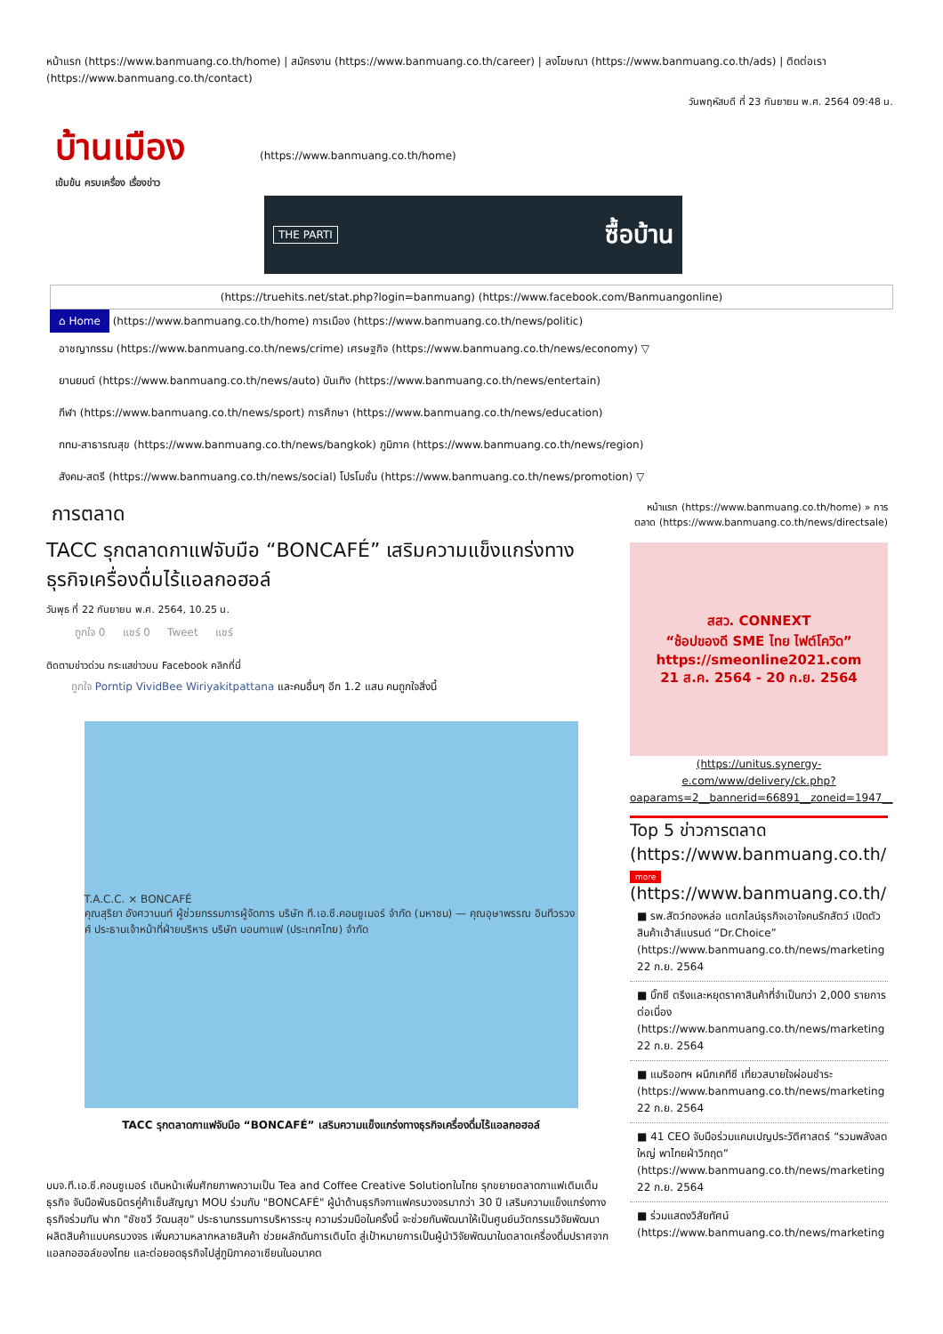หน้าแรก (https://www.banmuang.co.th/home) | สมัครงาน (https://www.banmuang.co.th/career) | ลงโฆษณา (https://www.banmuang.co.th/ads) | ติดต่อเรา (https://www.banmuang.co.th/contact)
วันพฤหัสบดี ที่ 23 กันยายน พ.ศ. 2564 09:48 น.
บ้านเมือง
เข้มข้น ครบเครื่อง เรื่องข่าว
(https://www.banmuang.co.th/home)
THE PARTI ซื้อบ้าน
(https://truehits.net/stat.php?login=banmuang) (https://www.facebook.com/Banmuangonline)
⌂ Home (https://www.banmuang.co.th/home) การเมือง (https://www.banmuang.co.th/news/politic)
อาชญากรรม (https://www.banmuang.co.th/news/crime) เศรษฐกิจ (https://www.banmuang.co.th/news/economy) ▽
ยานยนต์ (https://www.banmuang.co.th/news/auto) บันเทิง (https://www.banmuang.co.th/news/entertain)
กีฬา (https://www.banmuang.co.th/news/sport) การศึกษา (https://www.banmuang.co.th/news/education)
กทม-สาธารณสุข (https://www.banmuang.co.th/news/bangkok) ภูมิภาค (https://www.banmuang.co.th/news/region)
สังคม-สตรี (https://www.banmuang.co.th/news/social) โปรโมชั่น (https://www.banmuang.co.th/news/promotion) ▽
การตลาด
TACC รุกตลาดกาแฟจับมือ “BONCAFÉ” เสริมความแข็งแกร่งทางธุรกิจเครื่องดื่มไร้แอลกอฮอล์
วันพุธ ที่ 22 กันยายน พ.ศ. 2564, 10.25 น.
ถูกใจ 0 แชร์ 0 Tweet แชร์
ติดตามข่าวด่วน กระแสข่าวบน Facebook คลิกที่นี่
ถูกใจ Porntip VividBee Wiriyakitpattana และคนอื่นๆ อีก 1.2 แสน คนถูกใจสิ่งนี้
T.A.C.C. × BONCAFÉ
คุณสุริยา อังศวานนท์ ผู้ช่วยกรรมการผู้จัดการ บริษัท ที.เอ.ซี.คอนซูเมอร์ จำกัด (มหาชน) — คุณอุษาพรรณ อินทีวรวงศ์ ประธานเจ้าหน้าที่ฝ่ายบริหาร บริษัท บอนกาแฟ (ประเทศไทย) จำกัด
TACC รุกตลาดกาแฟจับมือ “BONCAFÉ” เสริมความแข็งแกร่งทางธุรกิจเครื่องดื่มไร้แอลกอฮอล์
บมจ.ที.เอ.ซี.คอนซูเมอร์ เดินหน้าเพิ่มศักยภาพความเป็น Tea and Coffee Creative Solutionในไทย รุกขยายตลาดกาแฟเติมเต็มธุรกิจ จับมือพันธมิตรคู่ค้าเซ็นสัญญา MOU ร่วมกับ "BONCAFÉ" ผู้นำด้านธุรกิจกาแฟครบวงจรมากว่า 30 ปี เสริมความแข็งแกร่งทางธุรกิจร่วมกัน ฟาก "ชัชชวี วัฒนสุข" ประธานกรรมการบริหารระบุ ความร่วมมือในครั้งนี้ จะช่วยกันพัฒนาให้เป็นศูนย์นวัตกรรมวิจัยพัฒนา ผลิตสินค้าแบบครบวงจร เพิ่มความหลากหลายสินค้า ช่วยผลักดันการเติบโต สู่เป้าหมายการเป็นผู้นำวิจัยพัฒนาในตลาดเครื่องดื่มปราศจากแอลกอฮอล์ของไทย และต่อยอดธุรกิจไปสู่ภูมิภาคอาเซียนในอนาคต
หน้าแรก (https://www.banmuang.co.th/home) » การตลาด (https://www.banmuang.co.th/news/directsale)
สสว. CONNEXT
“ช้อปของดี SME ไทย ไฟต์โควิด”
https://smeonline2021.com
21 ส.ค. 2564 - 20 ก.ย. 2564
(https://unitus.synergy-e.com/www/delivery/ck.php?oaparams=2__bannerid=66891__zoneid=1947__
Top 5 ข่าวการตลาด
(https://www.banmuang.co.th/ne
more
(https://www.banmuang.co.th/ne
■ รพ.สัตว์ทองหล่อ แตกไลน์ธุรกิจเอาใจคนรักสัตว์ เปิดตัวสินค้าเฮ้าส์แบรนด์ “Dr.Choice” (https://www.banmuang.co.th/news/marketing
22 ก.ย. 2564
■ บิ๊กซี ตรึงและหยุดราคาสินค้าที่จำเป็นกว่า 2,000 รายการ ต่อเนื่อง (https://www.banmuang.co.th/news/marketing
22 ก.ย. 2564
■ แมริออทฯ ผนึกเคทีซี เที่ยวสบายใจผ่อนชำระ (https://www.banmuang.co.th/news/marketing
22 ก.ย. 2564
■ 41 CEO จับมือร่วมแคมเปญประวัติศาสตร์ “รวมพลังลดใหญ่ พาไทยฝ่าวิกฤต” (https://www.banmuang.co.th/news/marketing
22 ก.ย. 2564
■ ร่วมแสดงวิสัยทัศน์ (https://www.banmuang.co.th/news/marketing